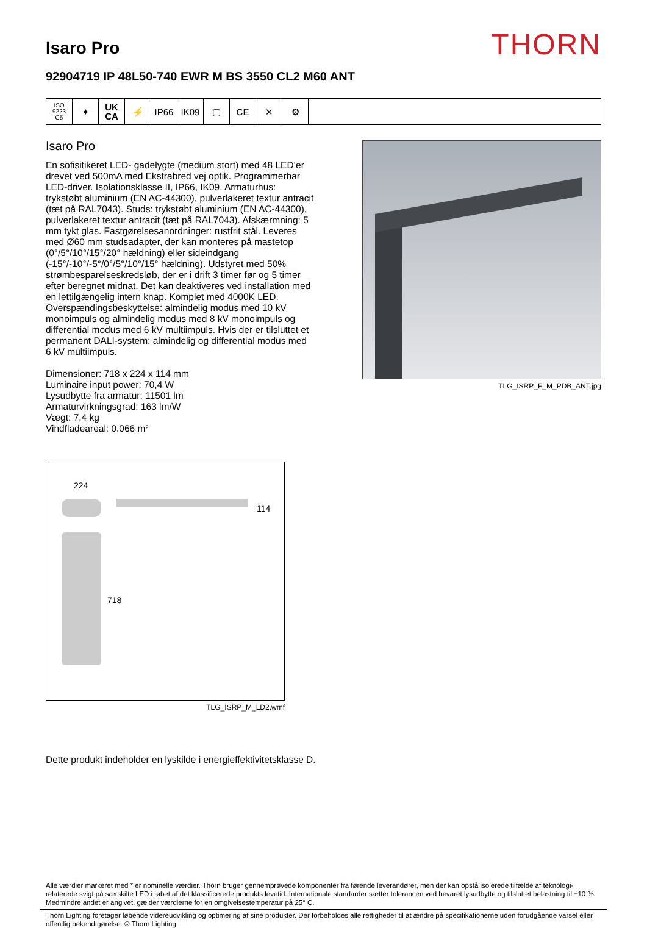Isaro Pro
THORN
92904719 IP 48L50-740 EWR M BS 3550 CL2 M60 ANT
ISO 9223
C5
✦ UK
CA
⚡ IP66 IK09 ▢ CE ✕ ⚙
Isaro Pro
En sofisitikeret LED- gadelygte (medium stort) med 48 LED’er drevet ved 500mA med Ekstrabred vej optik. Programmerbar LED-driver. Isolationsklasse II, IP66, IK09. Armaturhus: trykstøbt aluminium (EN AC-44300), pulverlakeret textur antracit (tæt på RAL7043). Studs: trykstøbt aluminium (EN AC-44300), pulverlakeret textur antracit (tæt på RAL7043). Afskærmning: 5 mm tykt glas. Fastgørelsesanordninger: rustfrit stål. Leveres med Ø60 mm studsadapter, der kan monteres på mastetop (0°/5°/10°/15°/20° hældning) eller sideindgang (-15°/-10°/-5°/0°/5°/10°/15° hældning). Udstyret med 50% strømbesparelseskredsløb, der er i drift 3 timer før og 5 timer efter beregnet midnat. Det kan deaktiveres ved installation med en lettilgængelig intern knap. Komplet med 4000K LED. Overspændingsbeskyttelse: almindelig modus med 10 kV monoimpuls og almindelig modus med 8 kV monoimpuls og differential modus med 6 kV multiimpuls. Hvis der er tilsluttet et permanent DALI-system: almindelig og differential modus med 6 kV multiimpuls.
Dimensioner: 718 x 224 x 114 mm
Luminaire input power: 70,4 W
Lysudbytte fra armatur: 11501 lm
Armaturvirkningsgrad: 163 lm/W
Vægt: 7,4 kg
Vindfladeareal: 0.066 m²
TLG_ISRP_F_M_PDB_ANT.jpg
224
114
718
TLG_ISRP_M_LD2.wmf
Dette produkt indeholder en lyskilde i energieffektivitetsklasse D.
Alle værdier markeret med * er nominelle værdier. Thorn bruger gennemprøvede komponenter fra førende leverandører, men der kan opstå isolerede tilfælde af teknologi-relaterede svigt på særskilte LED i løbet af det klassificerede produkts levetid. Internationale standarder sætter tolerancen ved bevaret lysudbytte og tilsluttet belastning til ±10 %. Medmindre andet er angivet, gælder værdierne for en omgivelsestemperatur på 25° C.
Thorn Lighting foretager løbende videreudvikling og optimering af sine produkter. Der forbeholdes alle rettigheder til at ændre på specifikationerne uden forudgående varsel eller offentlig bekendtgørelse. © Thorn Lighting